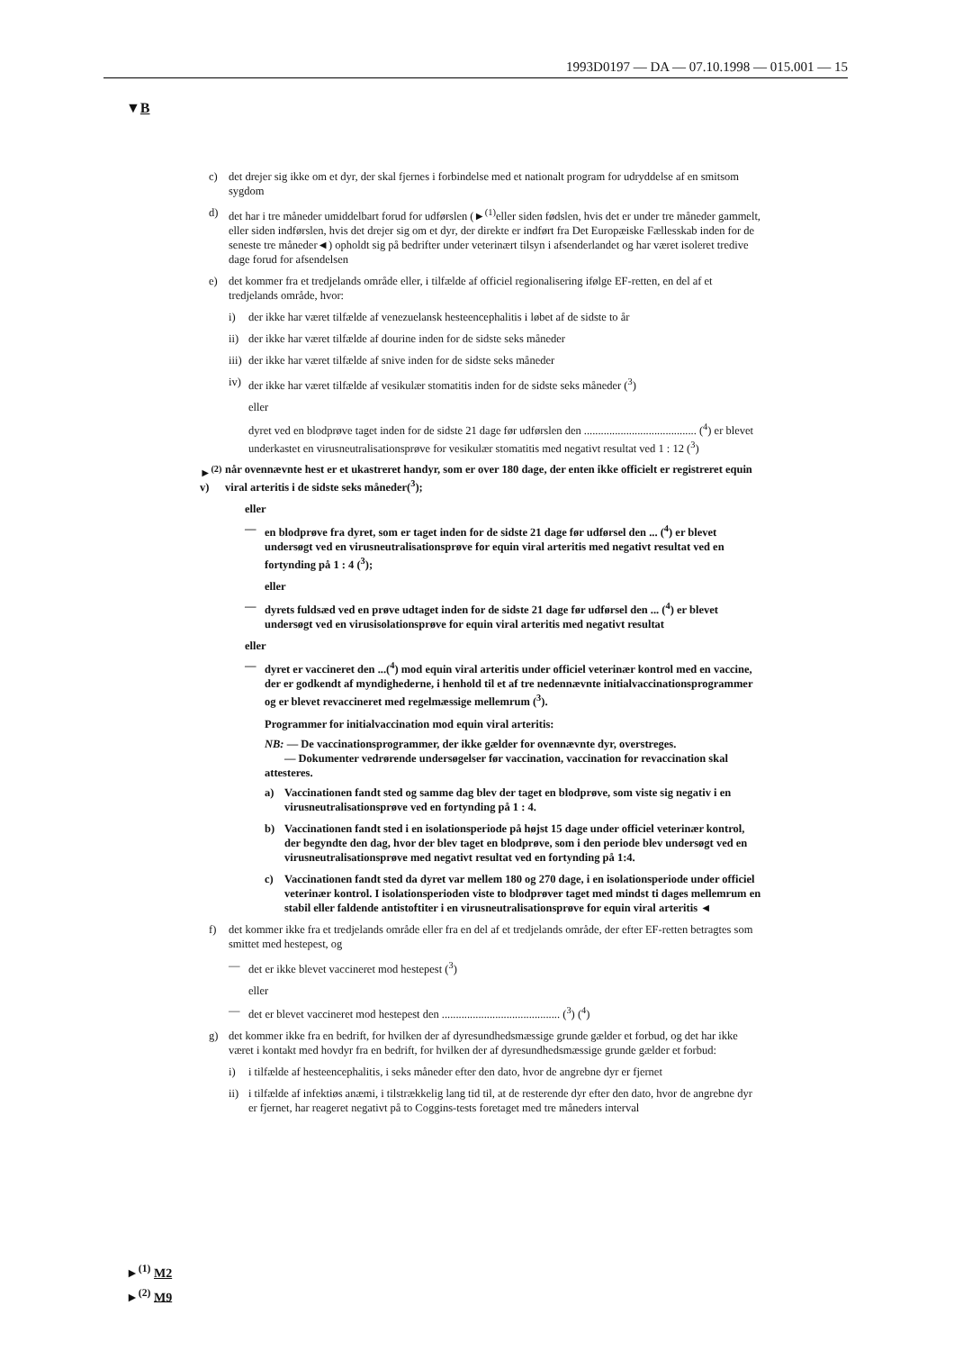1993D0197 — DA — 07.10.1998 — 015.001 — 15
▼B
c) det drejer sig ikke om et dyr, der skal fjernes i forbindelse med et nationalt program for udryddelse af en smitsom sygdom
d) det har i tre måneder umiddelbart forud for udførslen (►<sup>(1)</sup>eller siden fødslen, hvis det er under tre måneder gammelt, eller siden indførslen, hvis det drejer sig om et dyr, der direkte er indført fra Det Europæiske Fællesskab inden for de seneste tre måneder◄) opholdt sig på bedrifter under veterinært tilsyn i afsenderlandet og har været isoleret tredive dage forud for afsendelsen
e) det kommer fra et tredjelands område eller, i tilfælde af officiel regionalisering ifølge EF-retten, en del af et tredjelands område, hvor:
i) der ikke har været tilfælde af venezuelansk hesteencephalitis i løbet af de sidste to år
ii) der ikke har været tilfælde af dourine inden for de sidste seks måneder
iii) der ikke har været tilfælde af snive inden for de sidste seks måneder
iv) der ikke har været tilfælde af vesikulær stomatitis inden for de sidste seks måneder (<sup>3</sup>)
eller
dyret ved en blodprøve taget inden for de sidste 21 dage før udførslen den ........................................ (<sup>4</sup>) er blevet underkastet en virusneutralisationsprøve for vesikulær stomatitis med negativt resultat ved 1 : 12 (<sup>3</sup>)
►<sup>(2)</sup> v) når ovennævnte hest er et ukastreret handyr, som er over 180 dage, der enten ikke officielt er registreret equin viral arteritis i de sidste seks måneder(<sup>3</sup>);
eller
— en blodprøve fra dyret, som er taget inden for de sidste 21 dage før udførsel den ... (<sup>4</sup>) er blevet undersøgt ved en virusneutralisationsprøve for equin viral arteritis med negativt resultat ved en fortynding på 1 : 4 (<sup>3</sup>);
eller
— dyrets fuldsæd ved en prøve udtaget inden for de sidste 21 dage før udførsel den ... (<sup>4</sup>) er blevet undersøgt ved en virusisolationsprøve for equin viral arteritis med negativt resultat
eller
— dyret er vaccineret den ...(<sup>4</sup>) mod equin viral arteritis under officiel veterinær kontrol med en vaccine, der er godkendt af myndighederne, i henhold til et af tre nedennævnte initialvaccinationsprogrammer og er blevet revaccineret med regelmæssige mellemrum (<sup>3</sup>).
Programmer for initialvaccination mod equin viral arteritis:
NB: — De vaccinationsprogrammer, der ikke gælder for ovennævnte dyr, overstreges.
— Dokumenter vedrørende undersøgelser før vaccination, vaccination for revaccination skal attesteres.
a) Vaccinationen fandt sted og samme dag blev der taget en blodprøve, som viste sig negativ i en virusneutralisationsprøve ved en fortynding på 1 : 4.
b) Vaccinationen fandt sted i en isolationsperiode på højst 15 dage under officiel veterinær kontrol, der begyndte den dag, hvor der blev taget en blodprøve, som i den periode blev undersøgt ved en virusneutralisationsprøve med negativt resultat ved en fortynding på 1:4.
c) Vaccinationen fandt sted da dyret var mellem 180 og 270 dage, i en isolationsperiode under officiel veterinær kontrol. I isolationsperioden viste to blodprøver taget med mindst ti dages mellemrum en stabil eller faldende antistoftiter i en virusneutralisationsprøve for equin viral arteritis ◄
f) det kommer ikke fra et tredjelands område eller fra en del af et tredjelands område, der efter EF-retten betragtes som smittet med hestepest, og
— det er ikke blevet vaccineret mod hestepest (<sup>3</sup>)
eller
— det er blevet vaccineret mod hestepest den .......................................... (<sup>3</sup>) (<sup>4</sup>)
g) det kommer ikke fra en bedrift, for hvilken der af dyresundhedsmæssige grunde gælder et forbud, og det har ikke været i kontakt med hovdyr fra en bedrift, for hvilken der af dyresundhedsmæssige grunde gælder et forbud:
i) i tilfælde af hesteencephalitis, i seks måneder efter den dato, hvor de angrebne dyr er fjernet
ii) i tilfælde af infektiøs anæmi, i tilstrækkelig lang tid til, at de resterende dyr efter den dato, hvor de angrebne dyr er fjernet, har reageret negativt på to Coggins-tests foretaget med tre måneders interval
►<sup>(1)</sup> M2
►<sup>(2)</sup> M9